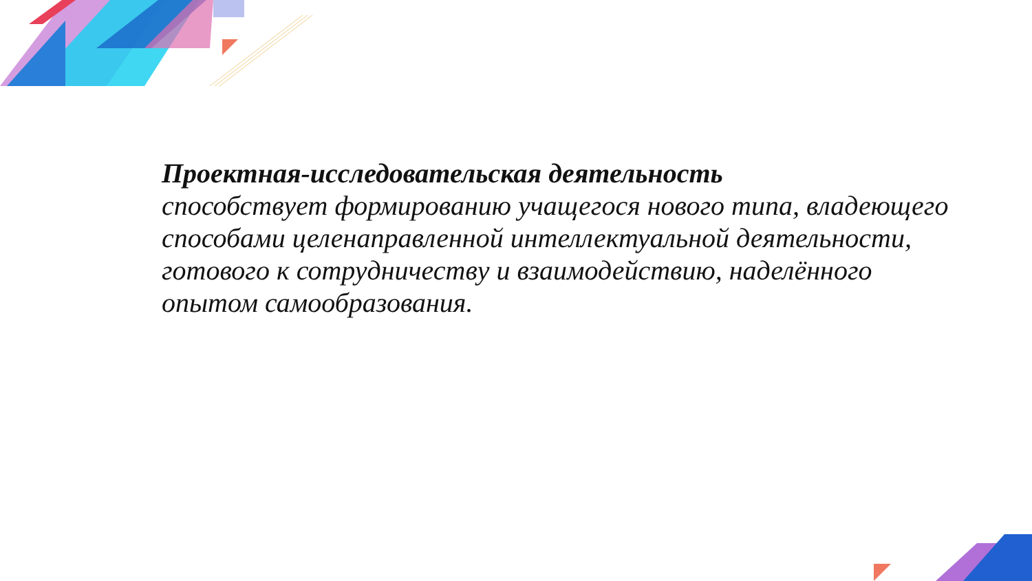Проектная-исследовательская деятельность
способствует формированию учащегося нового типа, владеющего способами целенаправленной интеллектуальной деятельности, готового к сотрудничеству и взаимодействию, наделённого опытом самообразования.